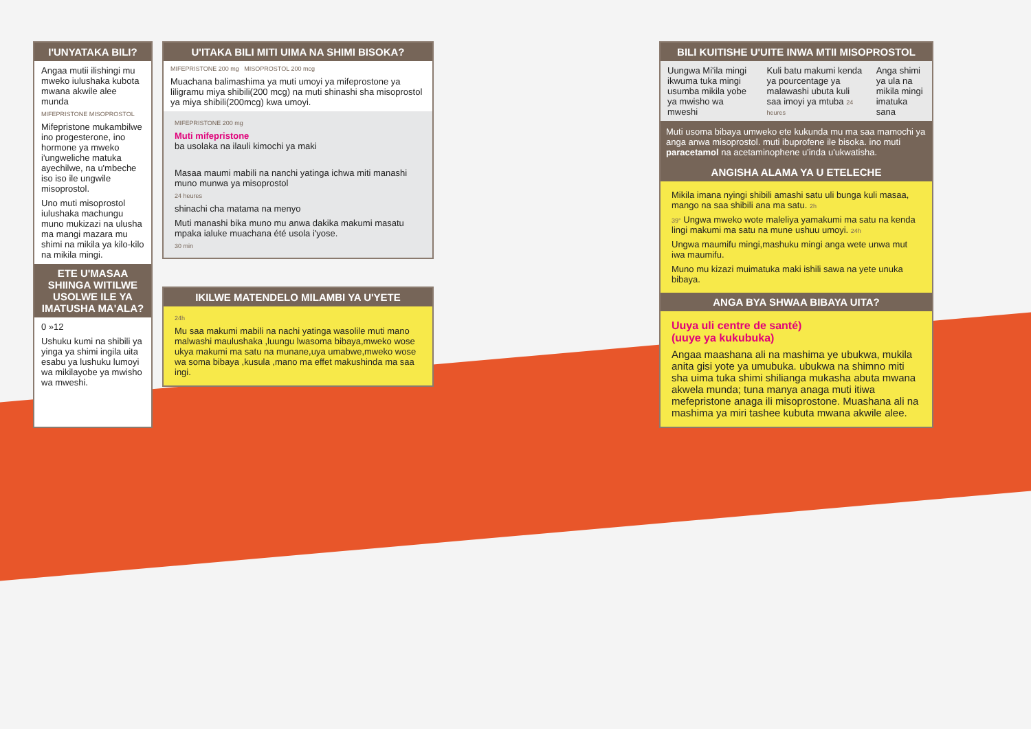I'UNYATAKA BILI?
Angaa mutii ilishingi mu mweko iulushaka kubota mwana akwile alee munda
MIFEPRISTONE MISOPROSTOL
Mifepristone mukambilwe ino progesterone, ino hormone ya mweko i'ungweliche matuka ayechilwe, na u'mbeche iso iso ile ungwile misoprostol.
Uno muti misoprostol iulushaka machungu muno mukizazi na ulusha ma mangi mazara mu shimi na mikila ya kilo-kilo na mikila mingi.
ETE U'MASAA SHIINGA WITILWE USOLWE ILE YA IMATUSHA MA'ALA?
0 »12
Ushuku kumi na shibili ya yinga ya shimi ingila uita esabu ya lushuku lumoyi wa mikilayobe ya mwisho wa mweshi.
U'ITAKA BILI MITI UIMA NA SHIMI BISOKA?
MIFEPRISTONE 200 mg MISOPROSTOL 200 mcg
Muachana balimashima ya muti umoyi ya mifeprostone ya liligramu miya shibili(200 mcg) na muti shinashi sha misoprostol ya miya shibili(200mcg) kwa umoyi.
MIFEPRISTONE 200 mg
Muti mifepristone
ba usolaka na ilauli kimochi ya maki
Masaa maumi mabili na nanchi yatinga ichwa miti manashi muno munwa ya misoprostol
24 heures
shinachi cha matama na menyo
Muti manashi bika muno mu anwa dakika makumi masatu mpaka ialuke muachana été usola i'yose.
30 min
IKILWE MATENDELO MILAMBI YA U'YETE
24h
Mu saa makumi mabili na nachi yatinga wasolile muti mano malwashi maulushaka ,luungu lwasoma bibaya,mweko wose ukya makumi ma satu na munane,uya umabwe,mweko wose wa soma bibaya ,kusula ,mano ma effet makushinda ma saa ingi.
BILI KUITISHE U'UITE INWA MTII MISOPROSTOL
Uungwa Mi'ila mingi ikwuma tuka mingi usumba mikila yobe ya mwisho wa mweshi
Kuli batu makumi kenda ya pourcentage ya malawashi ubuta kuli saa imoyi ya mtuba 24 heures
Anga shimi ya ula na mikila mingi imatuka sana
Muti usoma bibaya umweko ete kukunda mu ma saa mamochi ya anga anwa misoprostol. muti ibuprofene ile bisoka. ino muti paracetamol na acetaminophene u'inda u'ukwatisha.
ANGISHA ALAMA YA U ETELECHE
Mikila imana nyingi shibili amashi satu uli bunga kuli masaa, mango na saa shibili ana ma satu. 2h
39° Ungwa mweko wote maleliya yamakumi ma satu na kenda lingi makumi ma satu na mune ushuu umoyi. 24h
Ungwa maumifu mingi,mashuku mingi anga wete unwa mut iwa maumifu.
Muno mu kizazi muimatuka maki ishili sawa na yete unuka bibaya.
ANGA BYA SHWAA BIBAYA UITA?
Uuya uli centre de santé)
(uuye ya kukubuka)
Angaa maashana ali na mashima ye ubukwa, mukila anita gisi yote ya umubuka. ubukwa na shimno miti sha uima tuka shimi shilianga mukasha abuta mwana akwela munda; tuna manya anaga muti itiwa mefepristone anaga ili misoprostone. Muashana ali na mashima ya miri tashee kubuta mwana akwile alee.